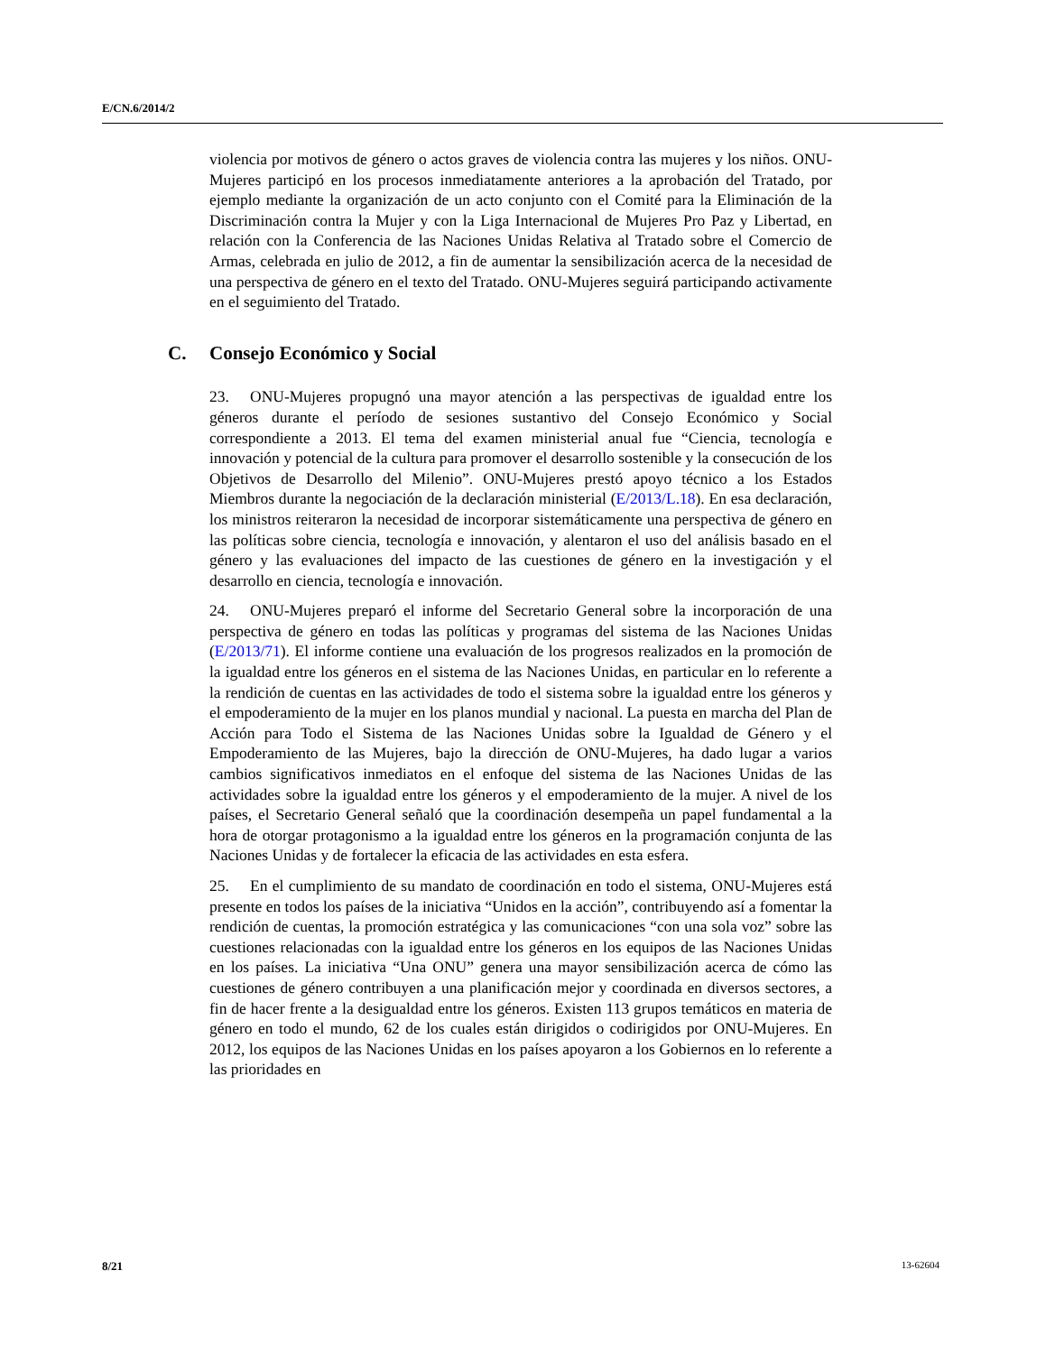E/CN.6/2014/2
violencia por motivos de género o actos graves de violencia contra las mujeres y los niños. ONU-Mujeres participó en los procesos inmediatamente anteriores a la aprobación del Tratado, por ejemplo mediante la organización de un acto conjunto con el Comité para la Eliminación de la Discriminación contra la Mujer y con la Liga Internacional de Mujeres Pro Paz y Libertad, en relación con la Conferencia de las Naciones Unidas Relativa al Tratado sobre el Comercio de Armas, celebrada en julio de 2012, a fin de aumentar la sensibilización acerca de la necesidad de una perspectiva de género en el texto del Tratado. ONU-Mujeres seguirá participando activamente en el seguimiento del Tratado.
C. Consejo Económico y Social
23. ONU-Mujeres propugnó una mayor atención a las perspectivas de igualdad entre los géneros durante el período de sesiones sustantivo del Consejo Económico y Social correspondiente a 2013. El tema del examen ministerial anual fue “Ciencia, tecnología e innovación y potencial de la cultura para promover el desarrollo sostenible y la consecución de los Objetivos de Desarrollo del Milenio”. ONU-Mujeres prestó apoyo técnico a los Estados Miembros durante la negociación de la declaración ministerial (E/2013/L.18). En esa declaración, los ministros reiteraron la necesidad de incorporar sistemáticamente una perspectiva de género en las políticas sobre ciencia, tecnología e innovación, y alentaron el uso del análisis basado en el género y las evaluaciones del impacto de las cuestiones de género en la investigación y el desarrollo en ciencia, tecnología e innovación.
24. ONU-Mujeres preparó el informe del Secretario General sobre la incorporación de una perspectiva de género en todas las políticas y programas del sistema de las Naciones Unidas (E/2013/71). El informe contiene una evaluación de los progresos realizados en la promoción de la igualdad entre los géneros en el sistema de las Naciones Unidas, en particular en lo referente a la rendición de cuentas en las actividades de todo el sistema sobre la igualdad entre los géneros y el empoderamiento de la mujer en los planos mundial y nacional. La puesta en marcha del Plan de Acción para Todo el Sistema de las Naciones Unidas sobre la Igualdad de Género y el Empoderamiento de las Mujeres, bajo la dirección de ONU-Mujeres, ha dado lugar a varios cambios significativos inmediatos en el enfoque del sistema de las Naciones Unidas de las actividades sobre la igualdad entre los géneros y el empoderamiento de la mujer. A nivel de los países, el Secretario General señaló que la coordinación desempeña un papel fundamental a la hora de otorgar protagonismo a la igualdad entre los géneros en la programación conjunta de las Naciones Unidas y de fortalecer la eficacia de las actividades en esta esfera.
25. En el cumplimiento de su mandato de coordinación en todo el sistema, ONU-Mujeres está presente en todos los países de la iniciativa “Unidos en la acción”, contribuyendo así a fomentar la rendición de cuentas, la promoción estratégica y las comunicaciones “con una sola voz” sobre las cuestiones relacionadas con la igualdad entre los géneros en los equipos de las Naciones Unidas en los países. La iniciativa “Una ONU” genera una mayor sensibilización acerca de cómo las cuestiones de género contribuyen a una planificación mejor y coordinada en diversos sectores, a fin de hacer frente a la desigualdad entre los géneros. Existen 113 grupos temáticos en materia de género en todo el mundo, 62 de los cuales están dirigidos o codirigidos por ONU-Mujeres. En 2012, los equipos de las Naciones Unidas en los países apoyaron a los Gobiernos en lo referente a las prioridades en
8/21 13-62604